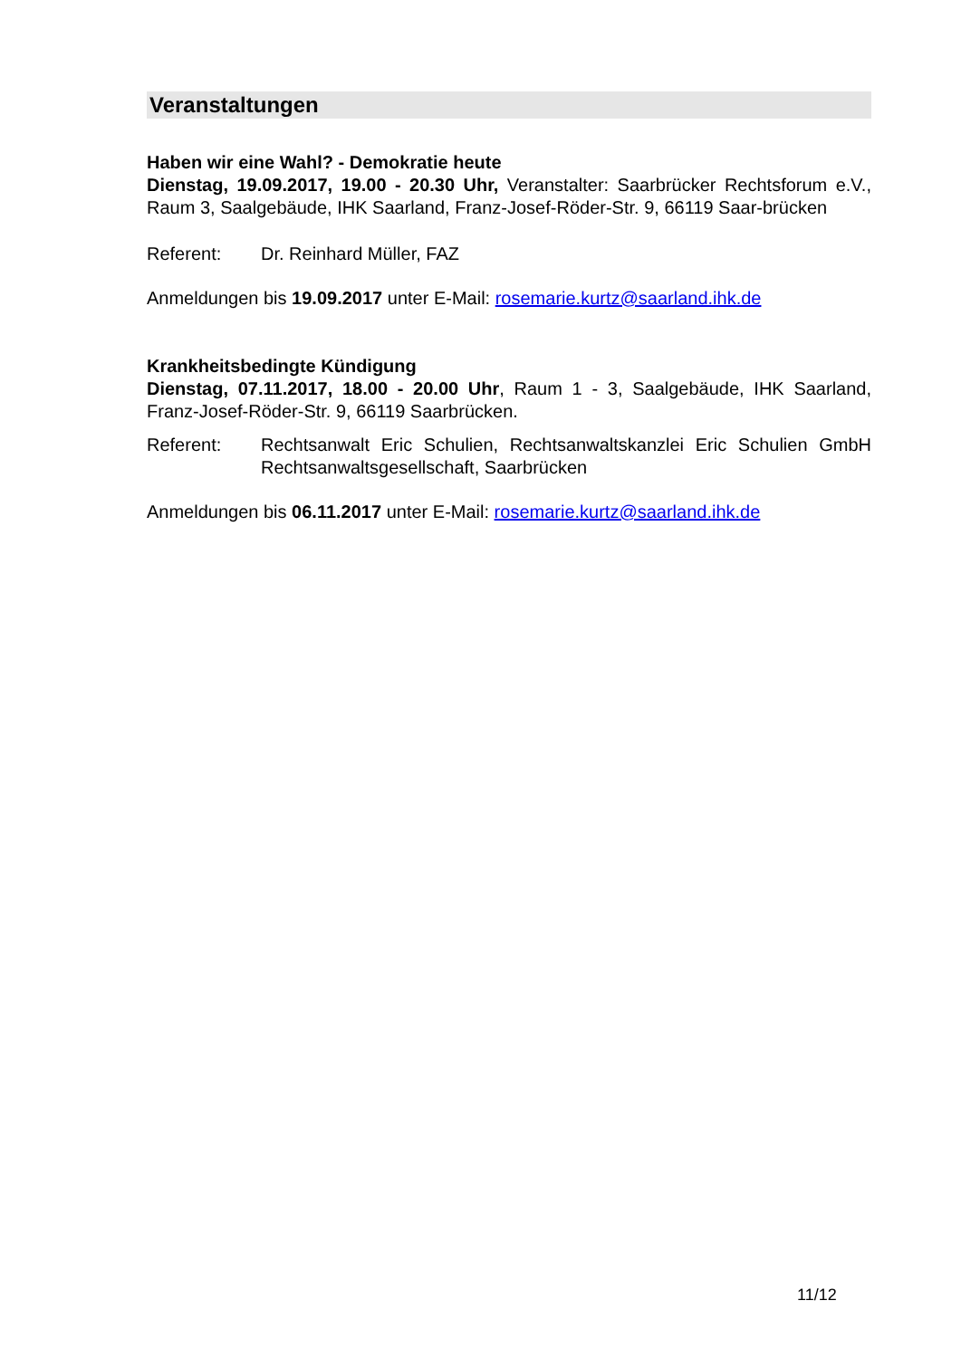Veranstaltungen
Haben wir eine Wahl? - Demokratie heute
Dienstag, 19.09.2017, 19.00 - 20.30 Uhr, Veranstalter: Saarbrücker Rechtsforum e.V., Raum 3, Saalgebäude, IHK Saarland, Franz-Josef-Röder-Str. 9, 66119 Saar-brücken
Referent: Dr. Reinhard Müller, FAZ
Anmeldungen bis 19.09.2017 unter E-Mail: rosemarie.kurtz@saarland.ihk.de
Krankheitsbedingte Kündigung
Dienstag, 07.11.2017, 18.00 - 20.00 Uhr, Raum 1 - 3, Saalgebäude, IHK Saarland, Franz-Josef-Röder-Str. 9, 66119 Saarbrücken.
Referent: Rechtsanwalt Eric Schulien, Rechtsanwaltskanzlei Eric Schulien GmbH Rechtsanwaltsgesellschaft, Saarbrücken
Anmeldungen bis 06.11.2017 unter E-Mail: rosemarie.kurtz@saarland.ihk.de
11/12